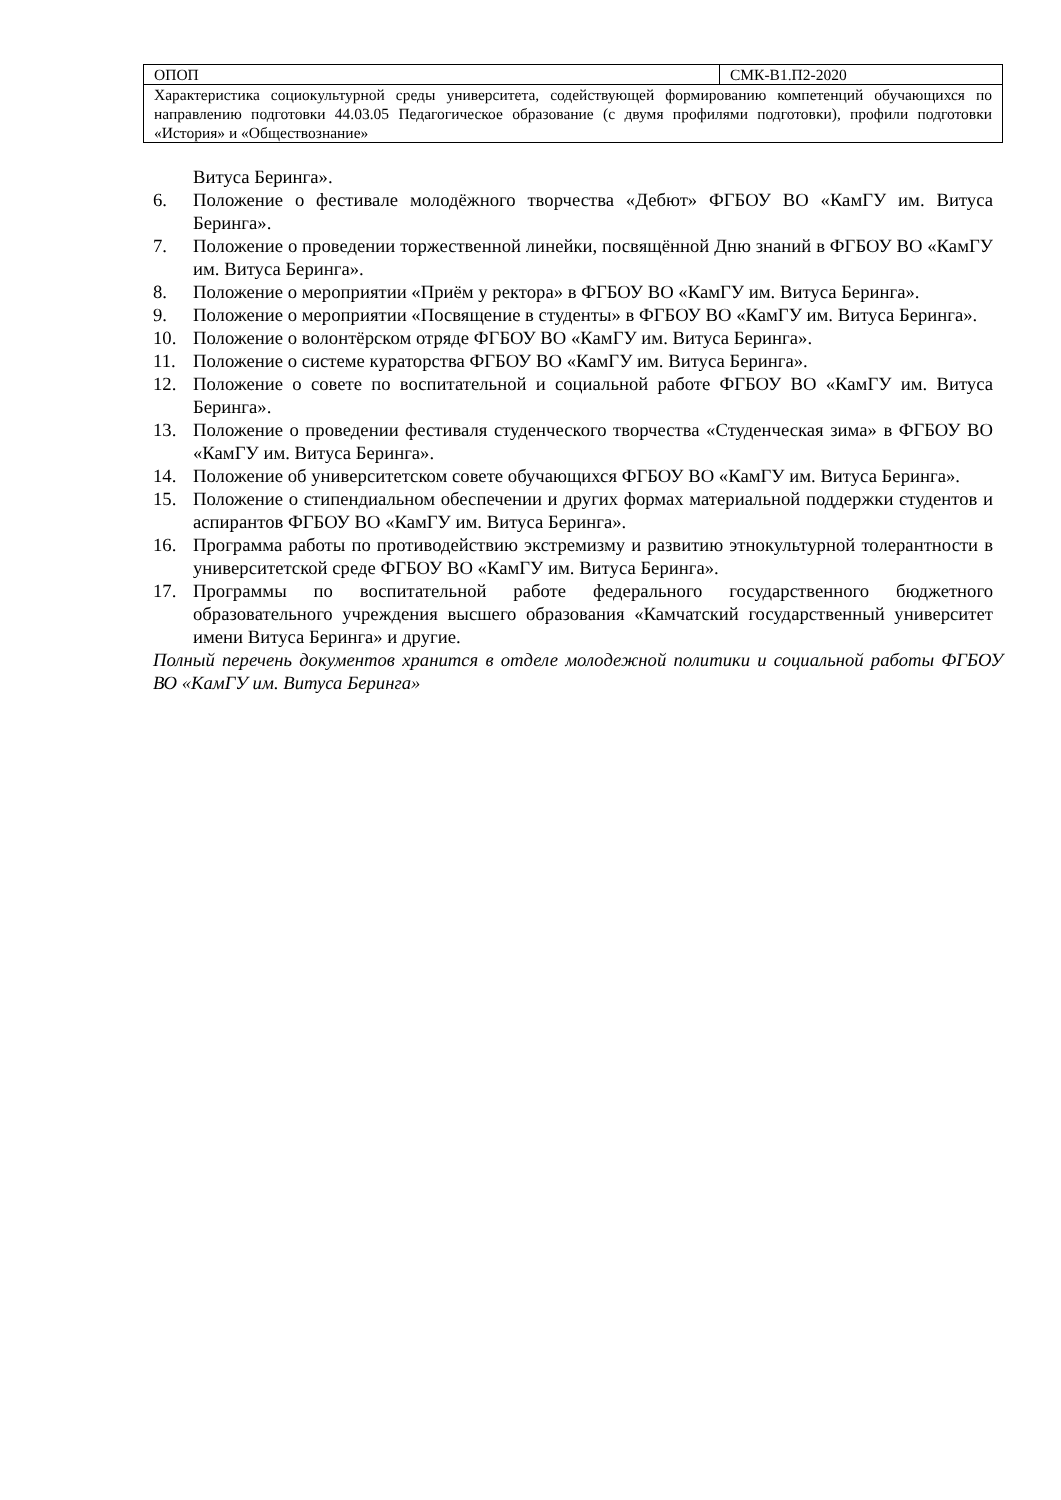| ОПОП | СМК-В1.П2-2020 |
| Характеристика социокультурной среды университета, содействующей формированию компетенций обучающихся по направлению подготовки 44.03.05 Педагогическое образование (с двумя профилями подготовки), профили подготовки «История» и «Обществознание» | |
Витуса Беринга».
6. Положение о фестивале молодёжного творчества «Дебют» ФГБОУ ВО «КамГУ им. Витуса Беринга».
7. Положение о проведении торжественной линейки, посвящённой Дню знаний в ФГБОУ ВО «КамГУ им. Витуса Беринга».
8. Положение о мероприятии «Приём у ректора» в ФГБОУ ВО «КамГУ им. Витуса Беринга».
9. Положение о мероприятии «Посвящение в студенты» в ФГБОУ ВО «КамГУ им. Витуса Беринга».
10. Положение о волонтёрском отряде ФГБОУ ВО «КамГУ им. Витуса Беринга».
11. Положение о системе кураторства ФГБОУ ВО «КамГУ им. Витуса Беринга».
12. Положение о совете по воспитательной и социальной работе ФГБОУ ВО «КамГУ им. Витуса Беринга».
13. Положение о проведении фестиваля студенческого творчества «Студенческая зима» в ФГБОУ ВО «КамГУ им. Витуса Беринга».
14. Положение об университетском совете обучающихся ФГБОУ ВО «КамГУ им. Витуса Беринга».
15. Положение о стипендиальном обеспечении и других формах материальной поддержки студентов и аспирантов ФГБОУ ВО «КамГУ им. Витуса Беринга».
16. Программа работы по противодействию экстремизму и развитию этнокультурной толерантности в университетской среде ФГБОУ ВО «КамГУ им. Витуса Беринга».
17. Программы по воспитательной работе федерального государственного бюджетного образовательного учреждения высшего образования «Камчатский государственный университет имени Витуса Беринга» и другие.
Полный перечень документов хранится в отделе молодежной политики и социальной работы ФГБОУ ВО «КамГУ им. Витуса Беринга»